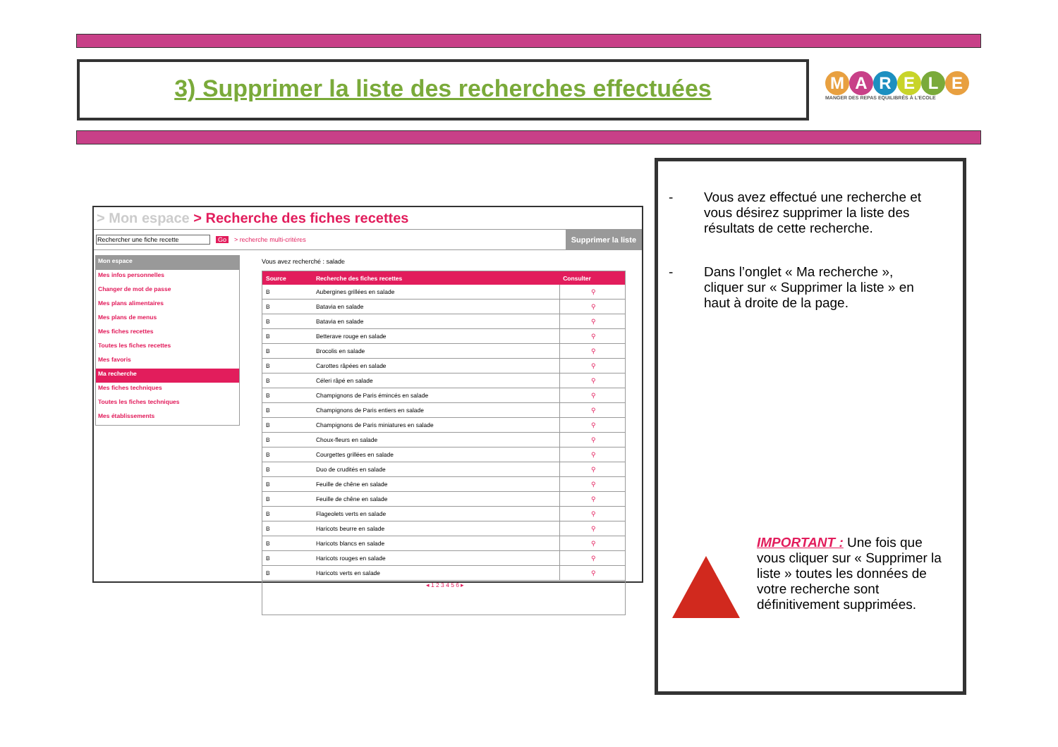3) Supprimer la liste des recherches effectuées
MARELE
MANGER DES REPAS EQUILIBRÉS À L'ECOLE
> Mon espace > Recherche des fiches recettes
Rechercher une fiche recette Go > recherche multi-critères
Supprimer la liste
Mon espace
Mes infos personnelles
Changer de mot de passe
Mes plans alimentaires
Mes plans de menus
Mes fiches recettes
Toutes les fiches recettes
Mes favoris
Ma recherche
Mes fiches techniques
Toutes les fiches techniques
Mes établissements
Vous avez recherché : salade
| Source | Recherche des fiches recettes | Consulter |
| --- | --- | --- |
| B | Aubergines grillées en salade | ⚲ |
| B | Batavia en salade | ⚲ |
| B | Batavia en salade | ⚲ |
| B | Betterave rouge en salade | ⚲ |
| B | Brocolis en salade | ⚲ |
| B | Carottes râpées en salade | ⚲ |
| B | Céleri râpé en salade | ⚲ |
| B | Champignons de Paris émincés en salade | ⚲ |
| B | Champignons de Paris entiers en salade | ⚲ |
| B | Champignons de Paris miniatures en salade | ⚲ |
| B | Choux-fleurs en salade | ⚲ |
| B | Courgettes grillées en salade | ⚲ |
| B | Duo de crudités en salade | ⚲ |
| B | Feuille de chêne en salade | ⚲ |
| B | Feuille de chêne en salade | ⚲ |
| B | Flageolets verts en salade | ⚲ |
| B | Haricots beurre en salade | ⚲ |
| B | Haricots blancs en salade | ⚲ |
| B | Haricots rouges en salade | ⚲ |
| B | Haricots verts en salade | ⚲ |
| ◂ 1 2 3 4 5 6 ▸ | | |
- Vous avez effectué une recherche et vous désirez supprimer la liste des résultats de cette recherche.
- Dans l’onglet « Ma recherche », cliquer sur « Supprimer la liste » en haut à droite de la page.
IMPORTANT : Une fois que vous cliquer sur « Supprimer la liste » toutes les données de votre recherche sont définitivement supprimées.